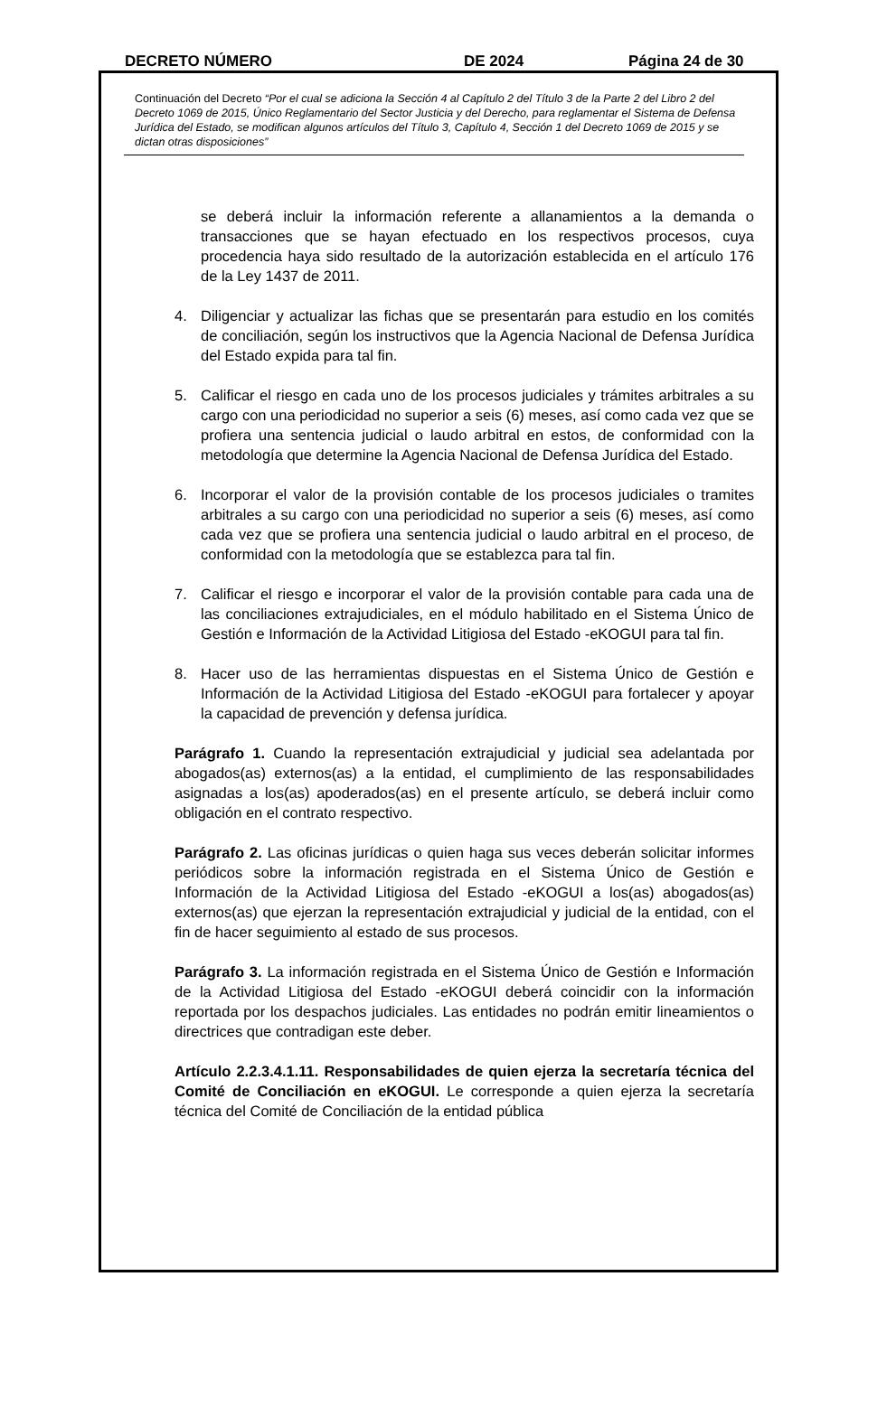DECRETO NÚMERO DE 2024 Página 24 de 30
Continuación del Decreto “Por el cual se adiciona la Sección 4 al Capítulo 2 del Título 3 de la Parte 2 del Libro 2 del Decreto 1069 de 2015, Único Reglamentario del Sector Justicia y del Derecho, para reglamentar el Sistema de Defensa Jurídica del Estado, se modifican algunos artículos del Título 3, Capítulo 4, Sección 1 del Decreto 1069 de 2015 y se dictan otras disposiciones”
se deberá incluir la información referente a allanamientos a la demanda o transacciones que se hayan efectuado en los respectivos procesos, cuya procedencia haya sido resultado de la autorización establecida en el artículo 176 de la Ley 1437 de 2011.
4. Diligenciar y actualizar las fichas que se presentarán para estudio en los comités de conciliación, según los instructivos que la Agencia Nacional de Defensa Jurídica del Estado expida para tal fin.
5. Calificar el riesgo en cada uno de los procesos judiciales y trámites arbitrales a su cargo con una periodicidad no superior a seis (6) meses, así como cada vez que se profiera una sentencia judicial o laudo arbitral en estos, de conformidad con la metodología que determine la Agencia Nacional de Defensa Jurídica del Estado.
6. Incorporar el valor de la provisión contable de los procesos judiciales o tramites arbitrales a su cargo con una periodicidad no superior a seis (6) meses, así como cada vez que se profiera una sentencia judicial o laudo arbitral en el proceso, de conformidad con la metodología que se establezca para tal fin.
7. Calificar el riesgo e incorporar el valor de la provisión contable para cada una de las conciliaciones extrajudiciales, en el módulo habilitado en el Sistema Único de Gestión e Información de la Actividad Litigiosa del Estado -eKOGUI para tal fin.
8. Hacer uso de las herramientas dispuestas en el Sistema Único de Gestión e Información de la Actividad Litigiosa del Estado -eKOGUI para fortalecer y apoyar la capacidad de prevención y defensa jurídica.
Parágrafo 1. Cuando la representación extrajudicial y judicial sea adelantada por abogados(as) externos(as) a la entidad, el cumplimiento de las responsabilidades asignadas a los(as) apoderados(as) en el presente artículo, se deberá incluir como obligación en el contrato respectivo.
Parágrafo 2. Las oficinas jurídicas o quien haga sus veces deberán solicitar informes periódicos sobre la información registrada en el Sistema Único de Gestión e Información de la Actividad Litigiosa del Estado -eKOGUI a los(as) abogados(as) externos(as) que ejerzan la representación extrajudicial y judicial de la entidad, con el fin de hacer seguimiento al estado de sus procesos.
Parágrafo 3. La información registrada en el Sistema Único de Gestión e Información de la Actividad Litigiosa del Estado -eKOGUI deberá coincidir con la información reportada por los despachos judiciales. Las entidades no podrán emitir lineamientos o directrices que contradigan este deber.
Artículo 2.2.3.4.1.11. Responsabilidades de quien ejerza la secretaría técnica del Comité de Conciliación en eKOGUI. Le corresponde a quien ejerza la secretaría técnica del Comité de Conciliación de la entidad pública